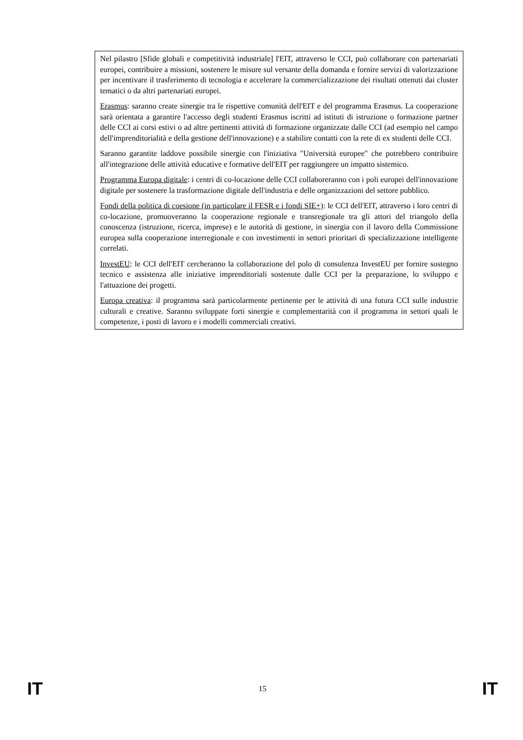Nel pilastro [Sfide globali e competitività industriale] l'EIT, attraverso le CCI, può collaborare con partenariati europei, contribuire a missioni, sostenere le misure sul versante della domanda e fornire servizi di valorizzazione per incentivare il trasferimento di tecnologia e accelerare la commercializzazione dei risultati ottenuti dai cluster tematici o da altri partenariati europei.
Erasmus: saranno create sinergie tra le rispettive comunità dell'EIT e del programma Erasmus. La cooperazione sarà orientata a garantire l'accesso degli studenti Erasmus iscritti ad istituti di istruzione o formazione partner delle CCI ai corsi estivi o ad altre pertinenti attività di formazione organizzate dalle CCI (ad esempio nel campo dell'imprenditorialità e della gestione dell'innovazione) e a stabilire contatti con la rete di ex studenti delle CCI.
Saranno garantite laddove possibile sinergie con l'iniziativa "Università europee" che potrebbero contribuire all'integrazione delle attività educative e formative dell'EIT per raggiungere un impatto sistemico.
Programma Europa digitale: i centri di co-locazione delle CCI collaboreranno con i poli europei dell'innovazione digitale per sostenere la trasformazione digitale dell'industria e delle organizzazioni del settore pubblico.
Fondi della politica di coesione (in particolare il FESR e i fondi SIE+): le CCI dell'EIT, attraverso i loro centri di co-locazione, promuoveranno la cooperazione regionale e transregionale tra gli attori del triangolo della conoscenza (istruzione, ricerca, imprese) e le autorità di gestione, in sinergia con il lavoro della Commissione europea sulla cooperazione interregionale e con investimenti in settori prioritari di specializzazione intelligente correlati.
InvestEU: le CCI dell'EIT cercheranno la collaborazione del polo di consulenza InvestEU per fornire sostegno tecnico e assistenza alle iniziative imprenditoriali sostenute dalle CCI per la preparazione, lo sviluppo e l'attuazione dei progetti.
Europa creativa: il programma sarà particolarmente pertinente per le attività di una futura CCI sulle industrie culturali e creative. Saranno sviluppate forti sinergie e complementarità con il programma in settori quali le competenze, i posti di lavoro e i modelli commerciali creativi.
IT 15 IT